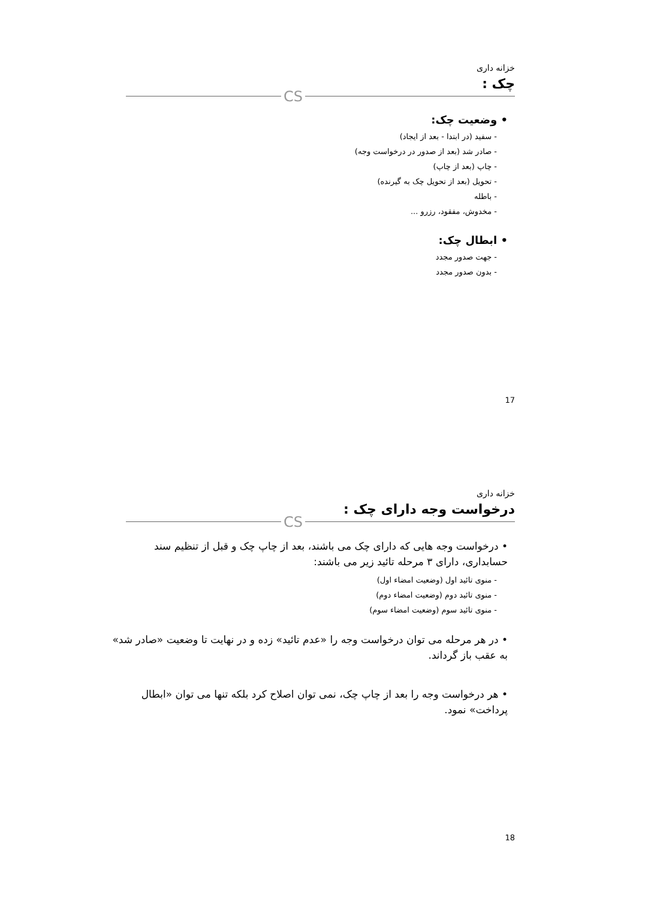خزانه داری
چک :
CS
• وضعیت چک:
- سفید (در ابتدا - بعد از ایجاد)
- صادر شد (بعد از صدور در درخواست وجه)
- چاپ (بعد از چاپ)
- تحویل (بعد از تحویل چک به گیرنده)
- باطله
- مخدوش، مفقود، رزرو ...
• ابطال چک:
- جهت صدور مجدد
- بدون صدور مجدد
17
خزانه داری
درخواست وجه دارای چک :
CS
• درخواست وجه هایی که دارای چک می باشند، بعد از چاپ چک و قبل از تنظیم سند حسابداری، دارای ۳ مرحله تائید زیر می باشند:
- منوی تائید اول (وضعیت امضاء اول)
- منوی تائید دوم (وضعیت امضاء دوم)
- منوی تائید سوم (وضعیت امضاء سوم)
• در هر مرحله می توان درخواست وجه را «عدم تائید» زده و در نهایت تا وضعیت «صادر شد» به عقب باز گرداند.
• هر درخواست وجه را بعد از چاپ چک، نمی توان اصلاح کرد بلکه تنها می توان «ابطال پرداخت» نمود.
18